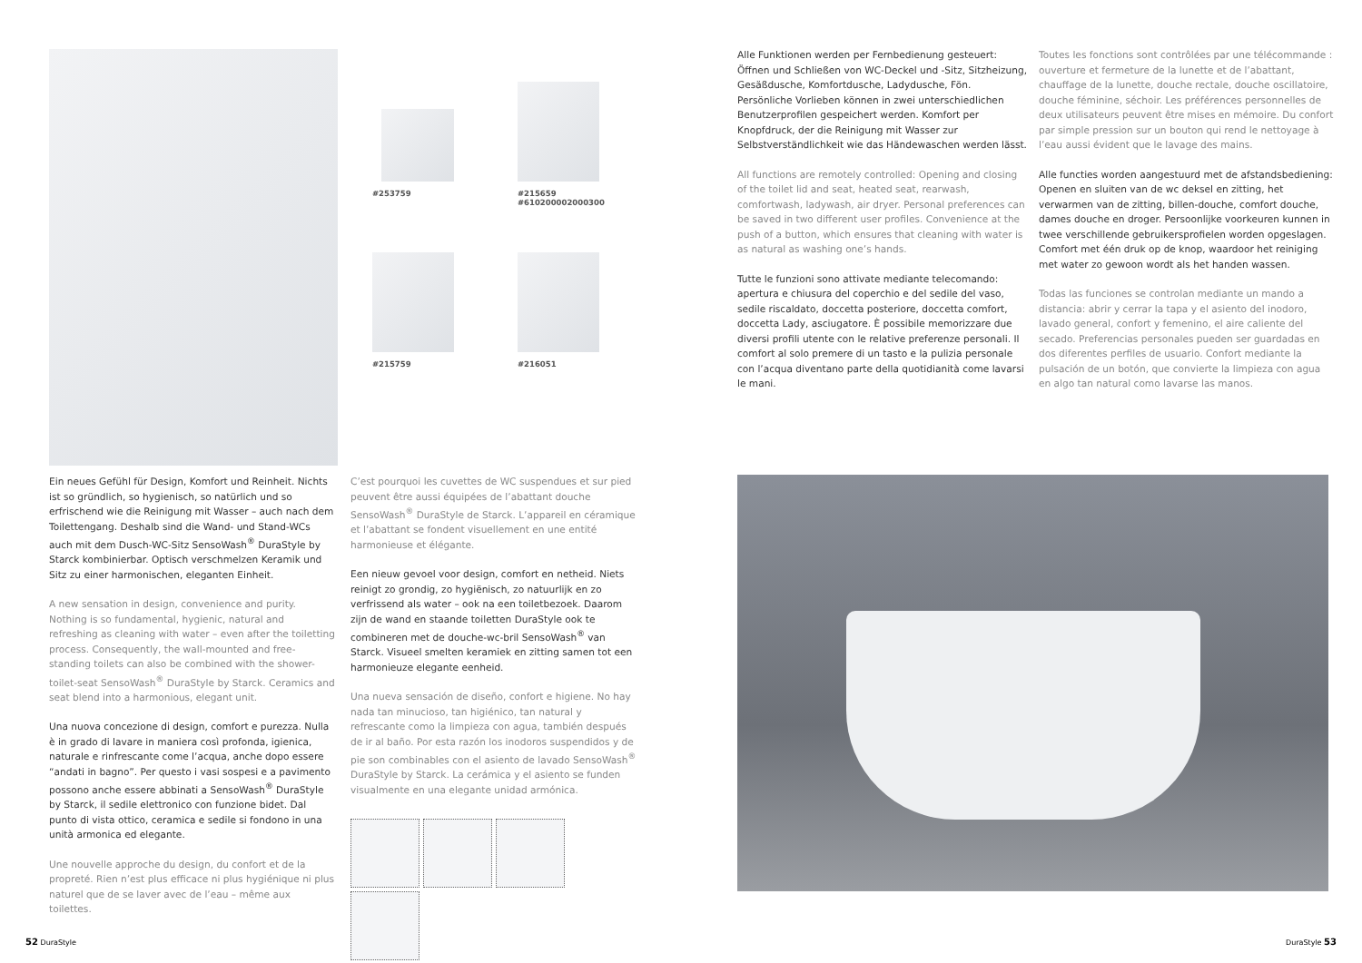#253759 #215659
#610200002000300
#215759 #216051
Ein neues Gefühl für Design, Komfort und Reinheit. Nichts ist so gründlich, so hygienisch, so natürlich und so erfrischend wie die Reinigung mit Wasser – auch nach dem Toilettengang. Deshalb sind die Wand- und Stand-WCs auch mit dem Dusch-WC-Sitz SensoWash<sup>®</sup> DuraStyle by Starck kombinierbar. Optisch verschmelzen Keramik und Sitz zu einer harmonischen, eleganten Einheit.
A new sensation in design, convenience and purity. Nothing is so fundamental, hygienic, natural and refreshing as cleaning with water – even after the toiletting process. Consequently, the wall-mounted and free-standing toilets can also be combined with the shower-toilet-seat SensoWash<sup>®</sup> DuraStyle by Starck. Ceramics and seat blend into a harmonious, elegant unit.
Una nuova concezione di design, comfort e purezza. Nulla è in grado di lavare in maniera così profonda, igienica, naturale e rinfrescante come l’acqua, anche dopo essere “andati in bagno”. Per questo i vasi sospesi e a pavimento possono anche essere abbinati a SensoWash<sup>®</sup> DuraStyle by Starck, il sedile elettronico con funzione bidet. Dal punto di vista ottico, ceramica e sedile si fondono in una unità armonica ed elegante.
Une nouvelle approche du design, du confort et de la propreté. Rien n’est plus efficace ni plus hygiénique ni plus naturel que de se laver avec de l’eau – même aux toilettes.
C’est pourquoi les cuvettes de WC suspendues et sur pied peuvent être aussi équipées de l’abattant douche SensoWash<sup>®</sup> DuraStyle de Starck. L’appareil en céramique et l’abattant se fondent visuellement en une entité harmonieuse et élégante.
Een nieuw gevoel voor design, comfort en netheid. Niets reinigt zo grondig, zo hygiënisch, zo natuurlijk en zo verfrissend als water – ook na een toiletbezoek. Daarom zijn de wand en staande toiletten DuraStyle ook te combineren met de douche-wc-bril SensoWash<sup>®</sup> van Starck. Visueel smelten keramiek en zitting samen tot een harmonieuze elegante eenheid.
Una nueva sensación de diseño, confort e higiene. No hay nada tan minucioso, tan higiénico, tan natural y refrescante como la limpieza con agua, también después de ir al baño. Por esta razón los inodoros suspendidos y de pie son combinables con el asiento de lavado SensoWash<sup>®</sup> DuraStyle by Starck. La cerámica y el asiento se funden visualmente en una elegante unidad armónica.
Alle Funktionen werden per Fernbedienung gesteuert: Öffnen und Schließen von WC-Deckel und -Sitz, Sitzheizung, Gesäßdusche, Komfortdusche, Ladydusche, Fön. Persönliche Vorlieben können in zwei unterschiedlichen Benutzerprofilen gespeichert werden. Komfort per Knopfdruck, der die Reinigung mit Wasser zur Selbstverständlichkeit wie das Händewaschen werden lässt.
All functions are remotely controlled: Opening and closing of the toilet lid and seat, heated seat, rearwash, comfortwash, ladywash, air dryer. Personal preferences can be saved in two different user profiles. Convenience at the push of a button, which ensures that cleaning with water is as natural as washing one’s hands.
Tutte le funzioni sono attivate mediante telecomando: apertura e chiusura del coperchio e del sedile del vaso, sedile riscaldato, doccetta posteriore, doccetta comfort, doccetta Lady, asciugatore. È possibile memorizzare due diversi profili utente con le relative preferenze personali. Il comfort al solo premere di un tasto e la pulizia personale con l’acqua diventano parte della quotidianità come lavarsi le mani.
Toutes les fonctions sont contrôlées par une télécommande : ouverture et fermeture de la lunette et de l’abattant, chauffage de la lunette, douche rectale, douche oscillatoire, douche féminine, séchoir. Les préférences personnelles de deux utilisateurs peuvent être mises en mémoire. Du confort par simple pression sur un bouton qui rend le nettoyage à l’eau aussi évident que le lavage des mains.
Alle functies worden aangestuurd met de afstandsbediening: Openen en sluiten van de wc deksel en zitting, het verwarmen van de zitting, billen-douche, comfort douche, dames douche en droger. Persoonlijke voorkeuren kunnen in twee verschillende gebruikersprofielen worden opgeslagen. Comfort met één druk op de knop, waardoor het reiniging met water zo gewoon wordt als het handen wassen.
Todas las funciones se controlan mediante un mando a distancia: abrir y cerrar la tapa y el asiento del inodoro, lavado general, confort y femenino, el aire caliente del secado. Preferencias personales pueden ser guardadas en dos diferentes perfiles de usuario. Confort mediante la pulsación de un botón, que convierte la limpieza con agua en algo tan natural como lavarse las manos.
52 DuraStyle DuraStyle 53